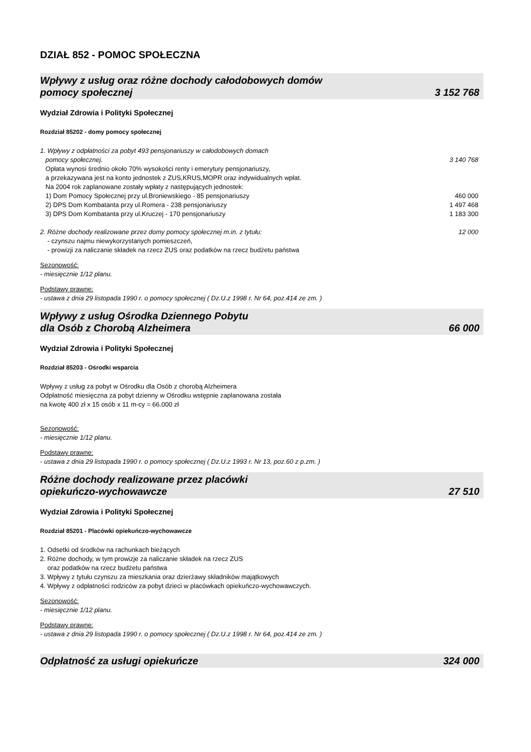DZIAŁ 852 - POMOC SPOŁECZNA
Wpływy z usług oraz różne dochody całodobowych domów
pomocy społecznej 3 152 768
Wydział Zdrowia i Polityki Społecznej
Rozdział 85202 - domy pomocy społecznej
1. Wpływy z odpłatności za pobyt 493 pensjonariuszy w całodobowych domach
pomocy społecznej. 3 140 768
Opłata wynosi średnio około 70% wysokości renty i emerytury pensjonariuszy,
a przekazywana jest na konto jednostek z ZUS,KRUS,MOPR oraz indywidualnych wpłat.
Na 2004 rok zaplanowane zostały wpłaty z następujących jednostek:
1) Dom Pomocy Społecznej przy ul.Broniewskiego - 85 pensjonariuszy 460 000
2) DPS Dom Kombatanta przy ul.Romera - 238 pensjonariuszy 1 497 468
3) DPS Dom Kombatanta przy ul.Kruczej - 170 pensjonariuszy 1 183 300
2. Różne dochody realizowane przez domy pomocy społecznej m.in. z tytułu: 12 000
- czynszu najmu niewykorzystanych pomieszczeń,
- prowizji za naliczanie składek na rzecz ZUS oraz podatków na rzecz budżetu państwa
Sezonowość:
- miesięcznie 1/12 planu.
Podstawy prawne:
- ustawa z dnia 29 listopada 1990 r. o pomocy społecznej ( Dz.U.z 1998 r. Nr 64, poz.414 ze zm. )
Wpływy z usług Ośrodka Dziennego Pobytu
dla Osób z Chorobą Alzheimera 66 000
Wydział Zdrowia i Polityki Społecznej
Rozdział 85203 - Ośrodki wsparcia
Wpływy z usług za pobyt w Ośrodku dla Osób z chorobą Alzheimera
Odpłatność miesięczna za pobyt dzienny w Ośrodku wstępnie zaplanowana została
na kwotę 400 zł x 15 osób x 11 m-cy = 66.000 zł
Sezonowość:
- miesięcznie 1/12 planu.
Podstawy prawne:
- ustawa z dnia 29 listopada 1990 r. o pomocy społecznej ( Dz.U.z 1993 r. Nr 13, poz.60 z p.zm. )
Różne dochody realizowane przez placówki
opiekuńczo-wychowawcze 27 510
Wydział Zdrowia i Polityki Społecznej
Rozdział 85201 - Placówki opiekuńczo-wychowawcze
1. Odsetki od środków na rachunkach bieżących
2. Różne dochody, w tym prowizje za naliczanie składek na rzecz ZUS
oraz podatków na rzecz budżetu państwa
3. Wpływy z tytułu czynszu za mieszkania oraz dzierżawy składników majątkowych
4. Wpływy z odpłatności rodziców za pobyt dzieci w placówkach opiekuńczo-wychowawczych.
Sezonowość:
- miesięcznie 1/12 planu.
Podstawy prawne:
- ustawa z dnia 29 listopada 1990 r. o pomocy społecznej ( Dz.U.z 1998 r. Nr 64, poz.414 ze zm. )
Odpłatność za usługi opiekuńcze 324 000